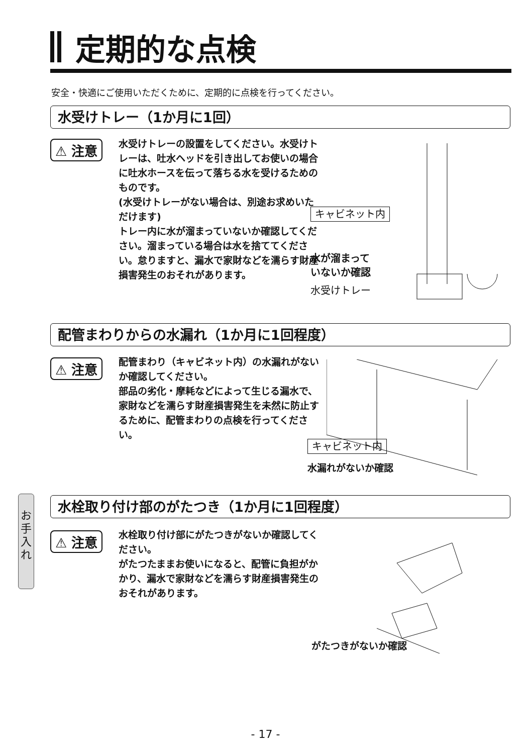定期的な点検
安全・快適にご使用いただくために、定期的に点検を行ってください。
水受けトレー（1か月に1回）
⚠ 注意
水受けトレーの設置をしてください。水受けトレーは、吐水ヘッドを引き出してお使いの場合に吐水ホースを伝って落ちる水を受けるためのものです。
(水受けトレーがない場合は、別途お求めいただけます)
トレー内に水が溜まっていないか確認してください。溜まっている場合は水を捨ててください。怠りますと、漏水で家財などを濡らす財産損害発生のおそれがあります。
キャビネット内
水が溜まって
いないか確認
水受けトレー
配管まわりからの水漏れ（1か月に1回程度）
⚠ 注意
配管まわり（キャビネット内）の水漏れがないか確認してください。
部品の劣化・摩耗などによって生じる漏水で、家財などを濡らす財産損害発生を未然に防止するために、配管まわりの点検を行ってください。
キャビネット内
水漏れがないか確認
お
手
入
れ
水栓取り付け部のがたつき（1か月に1回程度）
⚠ 注意
水栓取り付け部にがたつきがないか確認してください。
がたつたままお使いになると、配管に負担がかかり、漏水で家財などを濡らす財産損害発生のおそれがあります。
がたつきがないか確認
- 17 -